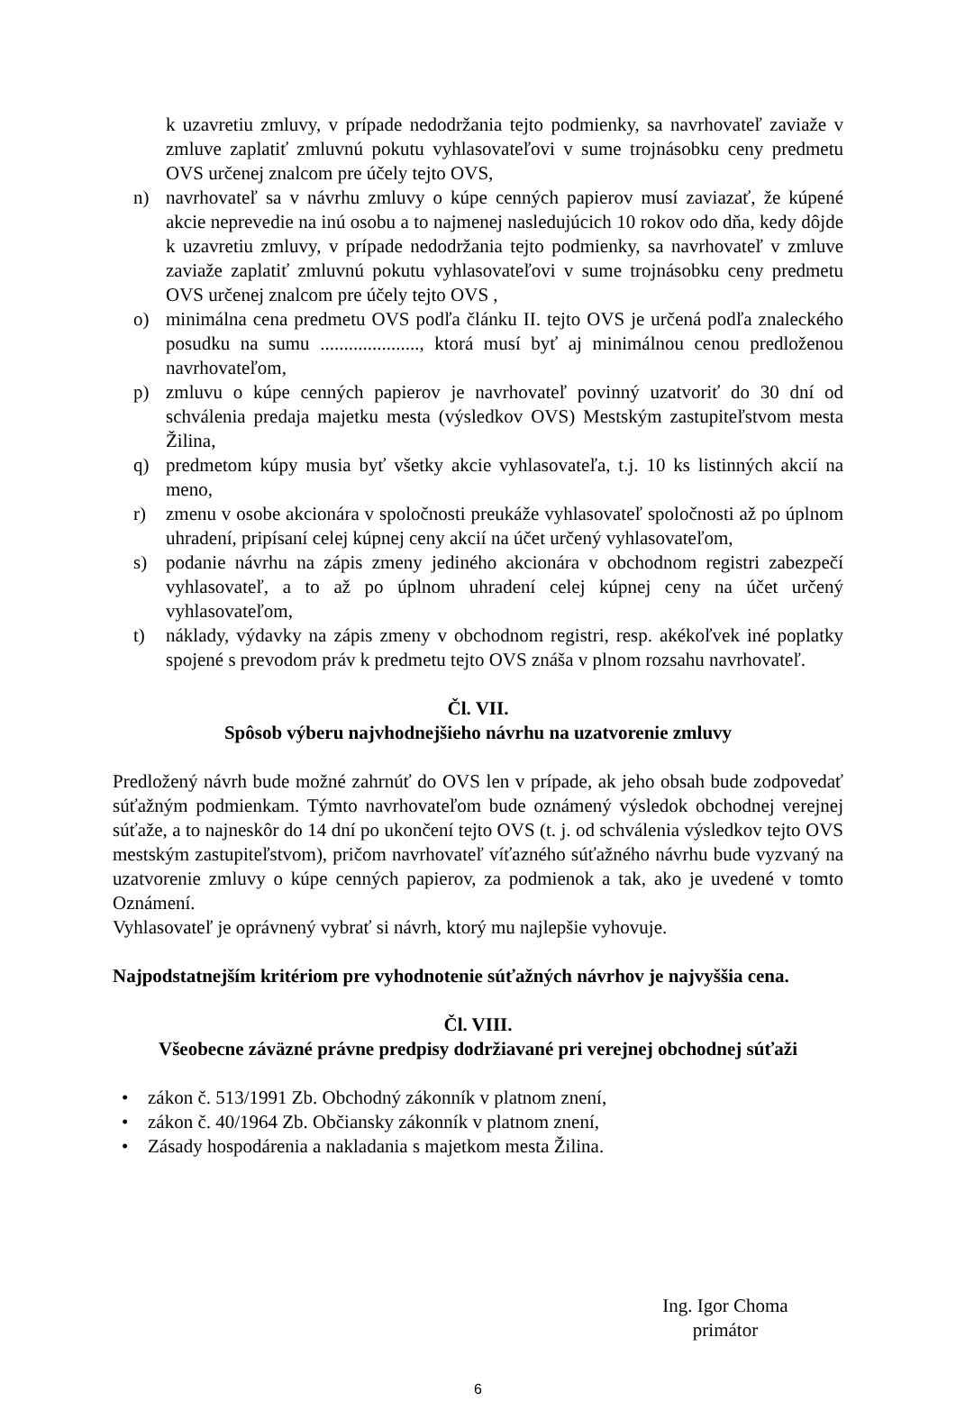k uzavretiu zmluvy, v prípade nedodržania tejto podmienky, sa navrhovateľ zaviaže v zmluve zaplatiť zmluvnú pokutu vyhlasovateľovi v sume trojnásobku ceny predmetu OVS určenej znalcom pre účely tejto OVS,
n) navrhovateľ sa v návrhu zmluvy o kúpe cenných papierov musí zaviazať, že kúpené akcie neprevedie na inú osobu a to najmenej nasledujúcich 10 rokov odo dňa, kedy dôjde k uzavretiu zmluvy, v prípade nedodržania tejto podmienky, sa navrhovateľ v zmluve zaviaže zaplatiť zmluvnú pokutu vyhlasovateľovi v sume trojnásobku ceny predmetu OVS určenej znalcom pre účely tejto OVS ,
o) minimálna cena predmetu OVS podľa článku II. tejto OVS je určená podľa znaleckého posudku na sumu ....................., ktorá musí byť aj minimálnou cenou predloženou navrhovateľom,
p) zmluvu o kúpe cenných papierov je navrhovateľ povinný uzatvoriť do 30 dní od schválenia predaja majetku mesta (výsledkov OVS) Mestským zastupiteľstvom mesta Žilina,
q) predmetom kúpy musia byť všetky akcie vyhlasovateľa, t.j. 10 ks listinných akcií na meno,
r) zmenu v osobe akcionára v spoločnosti preukáže vyhlasovateľ spoločnosti až po úplnom uhradení, pripísaní celej kúpnej ceny akcií na účet určený vyhlasovateľom,
s) podanie návrhu na zápis zmeny jediného akcionára v obchodnom registri zabezpečí vyhlasovateľ, a to až po úplnom uhradení celej kúpnej ceny na účet určený vyhlasovateľom,
t) náklady, výdavky na zápis zmeny v obchodnom registri, resp. akékoľvek iné poplatky spojené s prevodom práv k predmetu tejto OVS znáša v plnom rozsahu navrhovateľ.
Čl. VII.
Spôsob výberu najvhodnejšieho návrhu na uzatvorenie zmluvy
Predložený návrh bude možné zahrnúť do OVS len v prípade, ak jeho obsah bude zodpovedať súťažným podmienkam. Týmto navrhovateľom bude oznámený výsledok obchodnej verejnej súťaže, a to najneskôr do 14 dní po ukončení tejto OVS (t. j. od schválenia výsledkov tejto OVS mestským zastupiteľstvom), pričom navrhovateľ víťazného súťažného návrhu bude vyzvaný na uzatvorenie zmluvy o kúpe cenných papierov, za podmienok a tak, ako je uvedené v tomto Oznámení.
Vyhlasovateľ je oprávnený vybrať si návrh, ktorý mu najlepšie vyhovuje.
Najpodstatnejším kritériom pre vyhodnotenie súťažných návrhov je najvyššia cena.
Čl. VIII.
Všeobecne záväzné právne predpisy dodržiavané pri verejnej obchodnej súťaži
• zákon č. 513/1991 Zb. Obchodný zákonník v platnom znení,
• zákon č. 40/1964 Zb. Občiansky zákonník v platnom znení,
• Zásady hospodárenia a nakladania s majetkom mesta Žilina.
Ing. Igor Choma
primátor
6